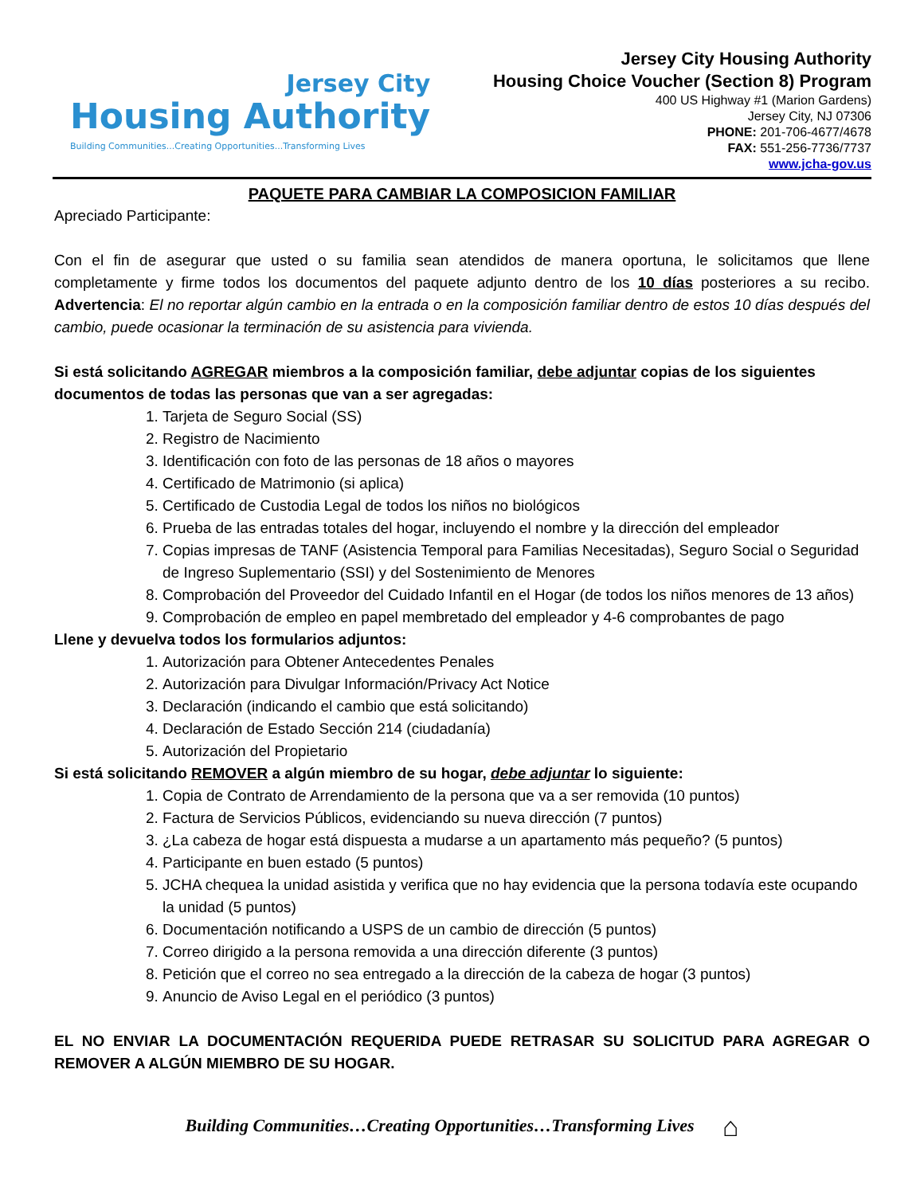Jersey City
Housing Authority
Building Communities...Creating Opportunities...Transforming Lives
Jersey City Housing Authority
Housing Choice Voucher (Section 8) Program
400 US Highway #1 (Marion Gardens)
Jersey City, NJ 07306
PHONE: 201-706-4677/4678
FAX: 551-256-7736/7737
www.jcha-gov.us
PAQUETE PARA CAMBIAR LA COMPOSICION FAMILIAR
Apreciado Participante:
Con el fin de asegurar que usted o su familia sean atendidos de manera oportuna, le solicitamos que llene completamente y firme todos los documentos del paquete adjunto dentro de los 10 días posteriores a su recibo. Advertencia: El no reportar algún cambio en la entrada o en la composición familiar dentro de estos 10 días después del cambio, puede ocasionar la terminación de su asistencia para vivienda.
Si está solicitando AGREGAR miembros a la composición familiar, debe adjuntar copias de los siguientes documentos de todas las personas que van a ser agregadas:
1. Tarjeta de Seguro Social (SS)
2. Registro de Nacimiento
3. Identificación con foto de las personas de 18 años o mayores
4. Certificado de Matrimonio (si aplica)
5. Certificado de Custodia Legal de todos los niños no biológicos
6. Prueba de las entradas totales del hogar, incluyendo el nombre y la dirección del empleador
7. Copias impresas de TANF (Asistencia Temporal para Familias Necesitadas), Seguro Social o Seguridad de Ingreso Suplementario (SSI) y del Sostenimiento de Menores
8. Comprobación del Proveedor del Cuidado Infantil en el Hogar (de todos los niños menores de 13 años)
9. Comprobación de empleo en papel membretado del empleador y 4-6 comprobantes de pago
Llene y devuelva todos los formularios adjuntos:
1. Autorización para Obtener Antecedentes Penales
2. Autorización para Divulgar Información/Privacy Act Notice
3. Declaración (indicando el cambio que está solicitando)
4. Declaración de Estado Sección 214 (ciudadanía)
5. Autorización del Propietario
Si está solicitando REMOVER a algún miembro de su hogar, debe adjuntar lo siguiente:
1. Copia de Contrato de Arrendamiento de la persona que va a ser removida (10 puntos)
2. Factura de Servicios Públicos, evidenciando su nueva dirección (7 puntos)
3. ¿La cabeza de hogar está dispuesta a mudarse a un apartamento más pequeño? (5 puntos)
4. Participante en buen estado (5 puntos)
5. JCHA chequea la unidad asistida y verifica que no hay evidencia que la persona todavía este ocupando la unidad (5 puntos)
6. Documentación notificando a USPS de un cambio de dirección (5 puntos)
7. Correo dirigido a la persona removida a una dirección diferente (3 puntos)
8. Petición que el correo no sea entregado a la dirección de la cabeza de hogar (3 puntos)
9. Anuncio de Aviso Legal en el periódico (3 puntos)
EL NO ENVIAR LA DOCUMENTACIÓN REQUERIDA PUEDE RETRASAR SU SOLICITUD PARA AGREGAR O REMOVER A ALGÚN MIEMBRO DE SU HOGAR.
Building Communities…Creating Opportunities…Transforming Lives ⌂